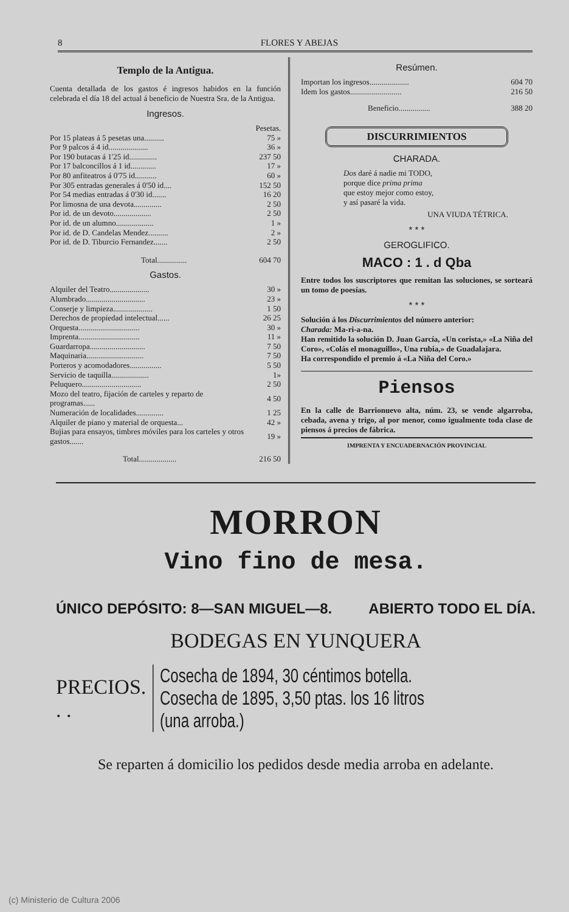8 FLORES Y ABEJAS
Templo de la Antigua.
Cuenta detallada de los gastos é ingresos habidos en la función celebrada el día 18 del actual á beneficio de Nuestra Sra. de la Antigua.
Ingresos.
| | Pesetas. |
| Por 15 plateas á 5 pesetas una.......... | 75 » |
| Por 9 palcos á 4 id.................... | 36 » |
| Por 190 butacas á 1'25 id.............. | 237 50 |
| Por 17 balconcillos á 1 id............. | 17 » |
| Por 80 anfiteatros á 0'75 id........... | 60 » |
| Por 305 entradas generales á 0'50 id.... | 152 50 |
| Por 54 medias entradas á 0'30 id....... | 16 20 |
| Por limosna de una devota.............. | 2 50 |
| Por id. de un devoto................... | 2 50 |
| Por id. de un alumno................... | 1 » |
| Por id. de D. Candelas Mendez.......... | 2 » |
| Por id. de D. Tiburcio Fernandez....... | 2 50 |
| Total............... | 604 70 |
Gastos.
| Alquiler del Teatro.................... | 30 » |
| Alumbrado.............................. | 23 » |
| Conserje y limpieza.................... | 1 50 |
| Derechos de propiedad intelectual...... | 26 25 |
| Orquesta............................... | 30 » |
| Imprenta............................... | 11 » |
| Guardarropa............................ | 7 50 |
| Maquinaria............................. | 7 50 |
| Porteros y acomodadores................ | 5 50 |
| Servicio de taquilla................... | 1» |
| Peluquero.............................. | 2 50 |
| Mozo del teatro, fijación de carteles y reparto de programas...... | 4 50 |
| Numeración de localidades.............. | 1 25 |
| Alquiler de piano y material de orquesta... | 42 » |
| Bujias para ensayos, timbres móviles para los carteles y otros gastos....... | 19 » |
| Total................... | 216 50 |
Resúmen.
| Importan los ingresos.................... | 604 70 |
| Idem los gastos.......................... | 216 50 |
| Beneficio................ | 388 20 |
DISCURRIMIENTOS
CHARADA.
Dos daré á nadie mi TODO,
porque dice prima prima
que estoy mejor como estoy,
y así pasaré la vida.
UNA VIUDA TÉTRICA.
* * *
GEROGLIFICO.
MACO : 1 . d Qba
Entre todos los suscriptores que remitan las soluciones, se sorteará un tomo de poesías.
* * *
Solución á los Discurrimientos del número anterior:
Charada: Ma-ri-a-na.
Han remitido la solución D. Juan García, «Un corista,» «La Niña del Coro», «Colás el monaguillo», Una rubia,» de Guadalajara.
Ha correspondido el premio á «La Niña del Coro.»
Piensos
En la calle de Barrionuevo alta, núm. 23, se vende algarroba, cebada, avena y trigo, al por menor, como igualmente toda clase de piensos á precios de fábrica.
IMPRENTA Y ENCUADERNACIÓN PROVINCIAL
MORRON
Vino fino de mesa.
ÚNICO DEPÓSITO: 8—SAN MIGUEL—8. ABIERTO TODO EL DÍA.
BODEGAS EN YUNQUERA
PRECIOS. . .
Cosecha de 1894, 30 céntimos botella.
Cosecha de 1895, 3,50 ptas. los 16 litros (una arroba.)
Se reparten á domicilio los pedidos desde media arroba en adelante.
(c) Ministerio de Cultura 2006